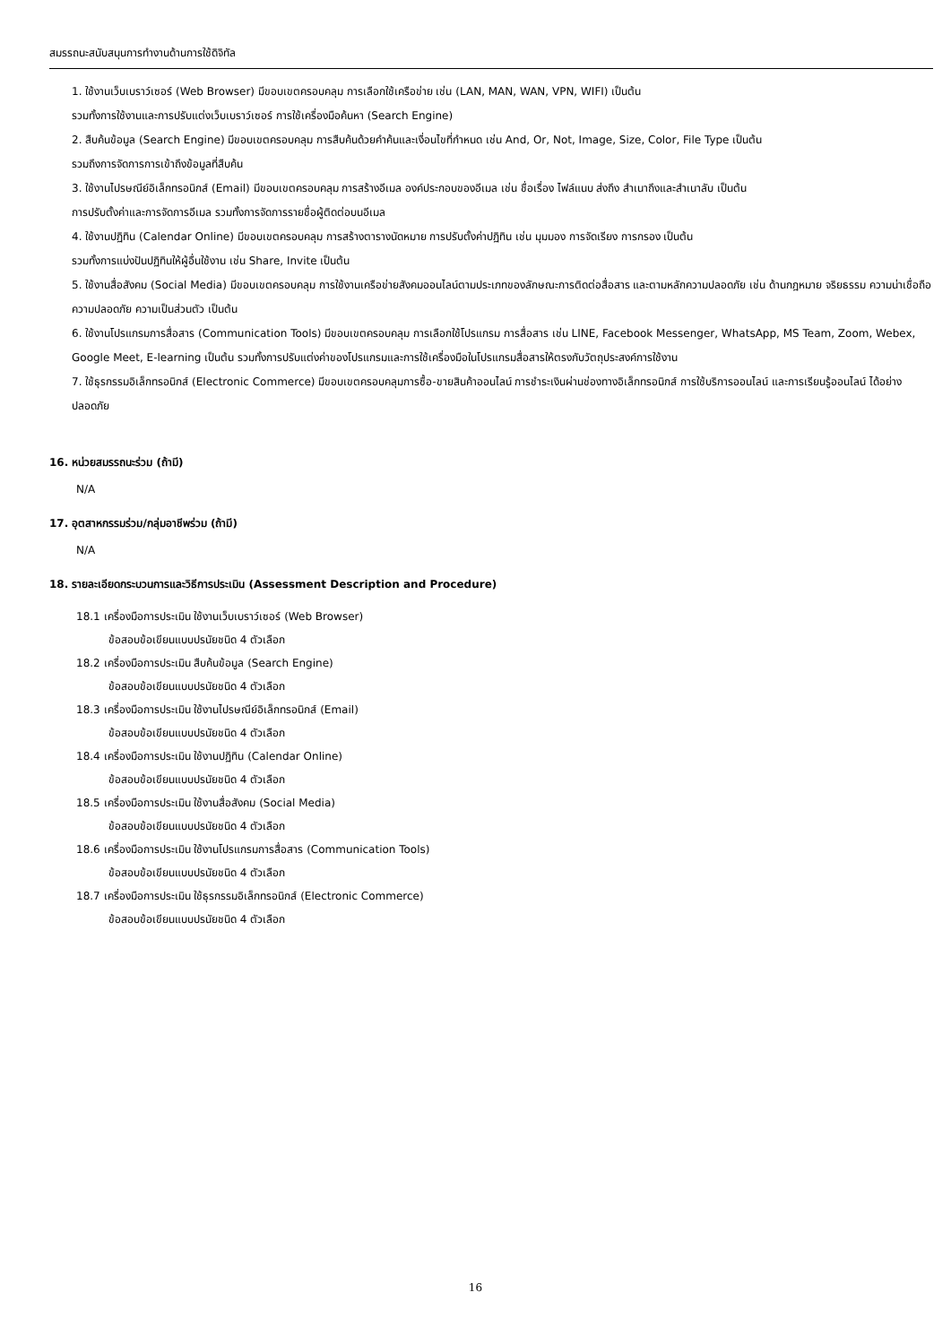สมรรถนะสนับสนุนการทำงานด้านการใช้ดิจิทัล
1. ใช้งานเว็บเบราว์เซอร์ (Web Browser) มีขอบเขตครอบคลุม การเลือกใช้เครือข่าย เช่น (LAN, MAN, WAN, VPN, WIFI) เป็นต้น
รวมทั้งการใช้งานและการปรับแต่งเว็บเบราว์เซอร์ การใช้เครื่องมือค้นหา (Search Engine)
2. สืบค้นข้อมูล (Search Engine) มีขอบเขตครอบคลุม การสืบค้นด้วยคำค้นและเงื่อนไขที่กำหนด เช่น And, Or, Not, Image, Size, Color, File Type เป็นต้น
รวมถึงการจัดการการเข้าถึงข้อมูลที่สืบค้น
3. ใช้งานไปรษณีย์อิเล็กทรอนิกส์ (Email) มีขอบเขตครอบคลุม การสร้างอีเมล องค์ประกอบของอีเมล เช่น ชื่อเรื่อง ไฟล์แนบ ส่งถึง สำเนาถึงและสำเนาลับ เป็นต้น
การปรับตั้งค่าและการจัดการอีเมล รวมทั้งการจัดการรายชื่อผู้ติดต่อบนอีเมล
4. ใช้งานปฏิทิน (Calendar Online) มีขอบเขตครอบคลุม การสร้างตารางนัดหมาย การปรับตั้งค่าปฏิทิน เช่น มุมมอง การจัดเรียง การกรอง เป็นต้น
รวมทั้งการแบ่งปันปฏิทินให้ผู้อื่นใช้งาน เช่น Share, Invite เป็นต้น
5. ใช้งานสื่อสังคม (Social Media) มีขอบเขตครอบคลุม การใช้งานเครือข่ายสังคมออนไลน์ตามประเภทของลักษณะการติดต่อสื่อสาร และตามหลักความปลอดภัย เช่น ด้านกฎหมาย จริยธรรม ความน่าเชื่อถือ ความปลอดภัย ความเป็นส่วนตัว เป็นต้น
6. ใช้งานโปรแกรมการสื่อสาร (Communication Tools) มีขอบเขตครอบคลุม การเลือกใช้โปรแกรม การสื่อสาร เช่น LINE, Facebook Messenger, WhatsApp, MS Team, Zoom, Webex, Google Meet, E-learning เป็นต้น รวมทั้งการปรับแต่งค่าของโปรแกรมและการใช้เครื่องมือในโปรแกรมสื่อสารให้ตรงกับวัตถุประสงค์การใช้งาน
7. ใช้ธุรกรรมอิเล็กทรอนิกส์ (Electronic Commerce) มีขอบเขตครอบคลุมการซื้อ-ขายสินค้าออนไลน์ การชำระเงินผ่านช่องทางอิเล็กทรอนิกส์ การใช้บริการออนไลน์ และการเรียนรู้ออนไลน์ ได้อย่างปลอดภัย
16. หน่วยสมรรถนะร่วม (ถ้ามี)
N/A
17. อุตสาหกรรมร่วม/กลุ่มอาชีพร่วม (ถ้ามี)
N/A
18. รายละเอียดกระบวนการและวิธีการประเมิน (Assessment Description and Procedure)
18.1 เครื่องมือการประเมิน ใช้งานเว็บเบราว์เซอร์ (Web Browser)
ข้อสอบข้อเขียนแบบปรนัยชนิด 4 ตัวเลือก
18.2 เครื่องมือการประเมิน สืบค้นข้อมูล (Search Engine)
ข้อสอบข้อเขียนแบบปรนัยชนิด 4 ตัวเลือก
18.3 เครื่องมือการประเมิน ใช้งานไปรษณีย์อิเล็กทรอนิกส์ (Email)
ข้อสอบข้อเขียนแบบปรนัยชนิด 4 ตัวเลือก
18.4 เครื่องมือการประเมิน ใช้งานปฏิทิน (Calendar Online)
ข้อสอบข้อเขียนแบบปรนัยชนิด 4 ตัวเลือก
18.5 เครื่องมือการประเมิน ใช้งานสื่อสังคม (Social Media)
ข้อสอบข้อเขียนแบบปรนัยชนิด 4 ตัวเลือก
18.6 เครื่องมือการประเมิน ใช้งานโปรแกรมการสื่อสาร (Communication Tools)
ข้อสอบข้อเขียนแบบปรนัยชนิด 4 ตัวเลือก
18.7 เครื่องมือการประเมิน ใช้ธุรกรรมอิเล็กทรอนิกส์ (Electronic Commerce)
ข้อสอบข้อเขียนแบบปรนัยชนิด 4 ตัวเลือก
16